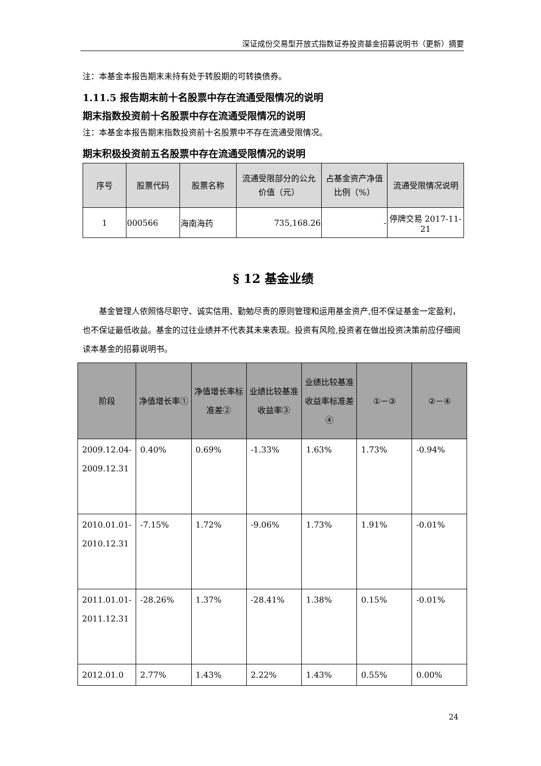深证成份交易型开放式指数证券投资基金招募说明书（更新）摘要
注：本基金本报告期末未持有处于转股期的可转换债券。
1.11.5 报告期末前十名股票中存在流通受限情况的说明
期末指数投资前十名股票中存在流通受限情况的说明
注：本基金本报告期末指数投资前十名股票中不存在流通受限情况。
期末积极投资前五名股票中存在流通受限情况的说明
| 序号 | 股票代码 | 股票名称 | 流通受限部分的公允 价值（元） | 占基金资产净值比例（%） | 流通受限情况说明 |
| --- | --- | --- | --- | --- | --- |
| 1 | 000566 | 海南海药 | 735,168.26 | - | 停牌交易 2017-11-21 |
§ 12 基金业绩
基金管理人依照恪尽职守、诚实信用、勤勉尽责的原则管理和运用基金资产,但不保证基金一定盈利，也不保证最低收益。基金的过往业绩并不代表其未来表现。投资有风险,投资者在做出投资决策前应仔细阅读本基金的招募说明书。
| 阶段 | 净值增长率① | 净值增长率标准差② | 业绩比较基准收益率③ | 业绩比较基准收益率标准差④ | ①－③ | ②－④ |
| --- | --- | --- | --- | --- | --- | --- |
| 2009.12.04-2009.12.31 | 0.40% | 0.69% | -1.33% | 1.63% | 1.73% | -0.94% |
| 2010.01.01-2010.12.31 | -7.15% | 1.72% | -9.06% | 1.73% | 1.91% | -0.01% |
| 2011.01.01-2011.12.31 | -28.26% | 1.37% | -28.41% | 1.38% | 0.15% | -0.01% |
| 2012.01.0 | 2.77% | 1.43% | 2.22% | 1.43% | 0.55% | 0.00% |
24